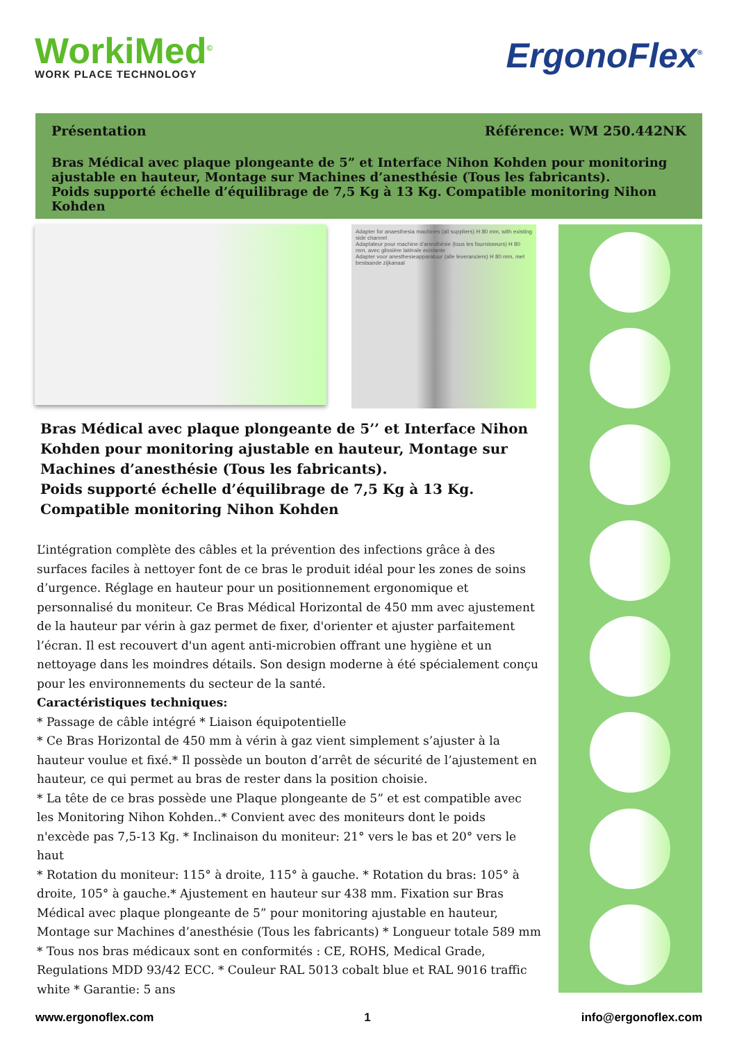WorkiMed<sup>©</sup>
WORK PLACE TECHNOLOGY
ErgonoFlex<sup>®</sup>
Présentation Référence: WM 250.442NK
Bras Médical avec plaque plongeante de 5” et Interface Nihon Kohden pour monitoring ajustable en hauteur, Montage sur Machines d’anesthésie (Tous les fabricants).
Poids supporté échelle d’équilibrage de 7,5 Kg à 13 Kg. Compatible monitoring Nihon Kohden
Adapter for anaesthesia machines (all suppliers) H 80 mm, with existing side channel
Adaptateur pour machine d’anesthésie (tous les fournisseurs) H 80 mm, avec glissière latérale existante
Adapter voor anesthesieapparatuur (alle leveranciers) H 80 mm, met bestaande zijkanaal
Bras Médical avec plaque plongeante de 5’’ et Interface Nihon Kohden pour monitoring ajustable en hauteur, Montage sur Machines d’anesthésie (Tous les fabricants).
Poids supporté échelle d’équilibrage de 7,5 Kg à 13 Kg.
Compatible monitoring Nihon Kohden
L’intégration complète des câbles et la prévention des infections grâce à des surfaces faciles à nettoyer font de ce bras le produit idéal pour les zones de soins d’urgence. Réglage en hauteur pour un positionnement ergonomique et personnalisé du moniteur. Ce Bras Médical Horizontal de 450 mm avec ajustement de la hauteur par vérin à gaz permet de fixer, d'orienter et ajuster parfaitement l’écran. Il est recouvert d'un agent anti-microbien offrant une hygiène et un nettoyage dans les moindres détails. Son design moderne à été spécialement conçu pour les environnements du secteur de la santé.
Caractéristiques techniques:
* Passage de câble intégré * Liaison équipotentielle
* Ce Bras Horizontal de 450 mm à vérin à gaz vient simplement s’ajuster à la hauteur voulue et fixé.* Il possède un bouton d’arrêt de sécurité de l’ajustement en hauteur, ce qui permet au bras de rester dans la position choisie.
* La tête de ce bras possède une Plaque plongeante de 5” et est compatible avec les Monitoring Nihon Kohden..* Convient avec des moniteurs dont le poids n'excède pas 7,5-13 Kg. * Inclinaison du moniteur: 21° vers le bas et 20° vers le haut
* Rotation du moniteur: 115° à droite, 115° à gauche. * Rotation du bras: 105° à droite, 105° à gauche.* Ajustement en hauteur sur 438 mm. Fixation sur Bras Médical avec plaque plongeante de 5” pour monitoring ajustable en hauteur, Montage sur Machines d’anesthésie (Tous les fabricants) * Longueur totale 589 mm
* Tous nos bras médicaux sont en conformités : CE, ROHS, Medical Grade, Regulations MDD 93/42 ECC. * Couleur RAL 5013 cobalt blue et RAL 9016 traffic white * Garantie: 5 ans
www.ergonoflex.com 1 info@ergonoflex.com